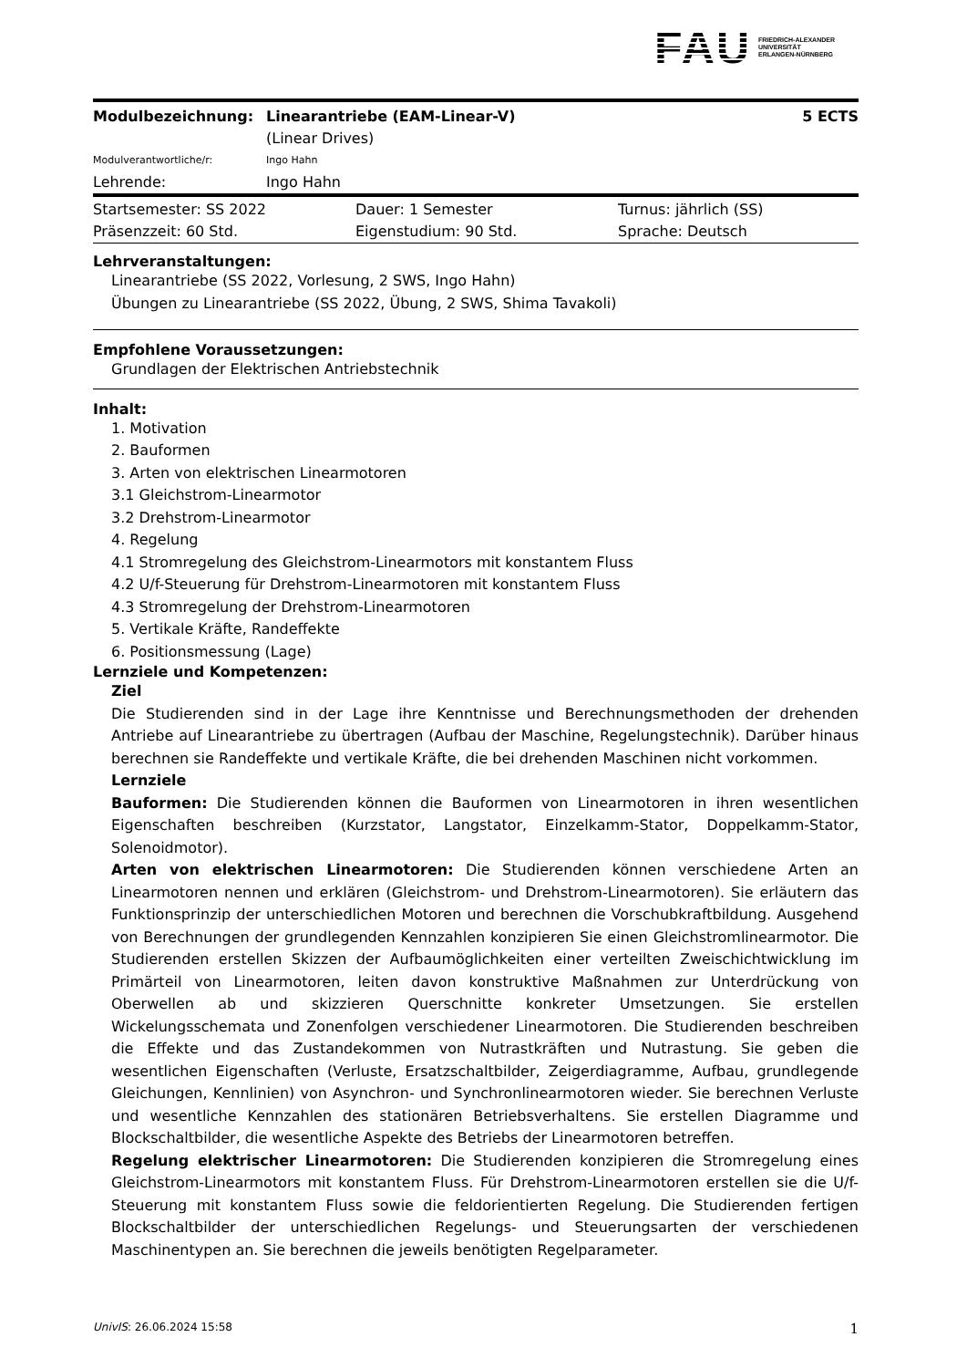FAU
FRIEDRICH-ALEXANDER
UNIVERSITÄT
ERLANGEN-NÜRNBERG
| Modulbezeichnung: | Linearantriebe (EAM-Linear-V) (Linear Drives) | 5 ECTS |
| Modulverantwortliche/r: | Ingo Hahn | |
| Lehrende: | Ingo Hahn | |
| Startsemester: SS 2022 | Dauer: 1 Semester | Turnus: jährlich (SS) |
| Präsenzzeit: 60 Std. | Eigenstudium: 90 Std. | Sprache: Deutsch |
Lehrveranstaltungen:
Linearantriebe (SS 2022, Vorlesung, 2 SWS, Ingo Hahn)
Übungen zu Linearantriebe (SS 2022, Übung, 2 SWS, Shima Tavakoli)
Empfohlene Voraussetzungen:
Grundlagen der Elektrischen Antriebstechnik
Inhalt:
1. Motivation
2. Bauformen
3. Arten von elektrischen Linearmotoren
3.1 Gleichstrom-Linearmotor
3.2 Drehstrom-Linearmotor
4. Regelung
4.1 Stromregelung des Gleichstrom-Linearmotors mit konstantem Fluss
4.2 U/f-Steuerung für Drehstrom-Linearmotoren mit konstantem Fluss
4.3 Stromregelung der Drehstrom-Linearmotoren
5. Vertikale Kräfte, Randeffekte
6. Positionsmessung (Lage)
Lernziele und Kompetenzen:
Ziel
Die Studierenden sind in der Lage ihre Kenntnisse und Berechnungsmethoden der drehenden Antriebe auf Linearantriebe zu übertragen (Aufbau der Maschine, Regelungstechnik). Darüber hinaus berechnen sie Randeffekte und vertikale Kräfte, die bei drehenden Maschinen nicht vorkommen.
Lernziele
Bauformen: Die Studierenden können die Bauformen von Linearmotoren in ihren wesentlichen Eigenschaften beschreiben (Kurzstator, Langstator, Einzelkamm-Stator, Doppelkamm-Stator, Solenoidmotor).
Arten von elektrischen Linearmotoren: Die Studierenden können verschiedene Arten an Linearmotoren nennen und erklären (Gleichstrom- und Drehstrom-Linearmotoren). Sie erläutern das Funktionsprinzip der unterschiedlichen Motoren und berechnen die Vorschubkraftbildung. Ausgehend von Berechnungen der grundlegenden Kennzahlen konzipieren Sie einen Gleichstromlinearmotor. Die Studierenden erstellen Skizzen der Aufbaumöglichkeiten einer verteilten Zweischichtwicklung im Primärteil von Linearmotoren, leiten davon konstruktive Maßnahmen zur Unterdrückung von Oberwellen ab und skizzieren Querschnitte konkreter Umsetzungen. Sie erstellen Wickelungsschemata und Zonenfolgen verschiedener Linearmotoren. Die Studierenden beschreiben die Effekte und das Zustandekommen von Nutrastkräften und Nutrastung. Sie geben die wesentlichen Eigenschaften (Verluste, Ersatzschaltbilder, Zeigerdiagramme, Aufbau, grundlegende Gleichungen, Kennlinien) von Asynchron- und Synchronlinearmotoren wieder. Sie berechnen Verluste und wesentliche Kennzahlen des stationären Betriebsverhaltens. Sie erstellen Diagramme und Blockschaltbilder, die wesentliche Aspekte des Betriebs der Linearmotoren betreffen.
Regelung elektrischer Linearmotoren: Die Studierenden konzipieren die Stromregelung eines Gleichstrom-Linearmotors mit konstantem Fluss. Für Drehstrom-Linearmotoren erstellen sie die U/f-Steuerung mit konstantem Fluss sowie die feldorientierten Regelung. Die Studierenden fertigen Blockschaltbilder der unterschiedlichen Regelungs- und Steuerungsarten der verschiedenen Maschinentypen an. Sie berechnen die jeweils benötigten Regelparameter.
UnivIS: 26.06.2024 15:58 1